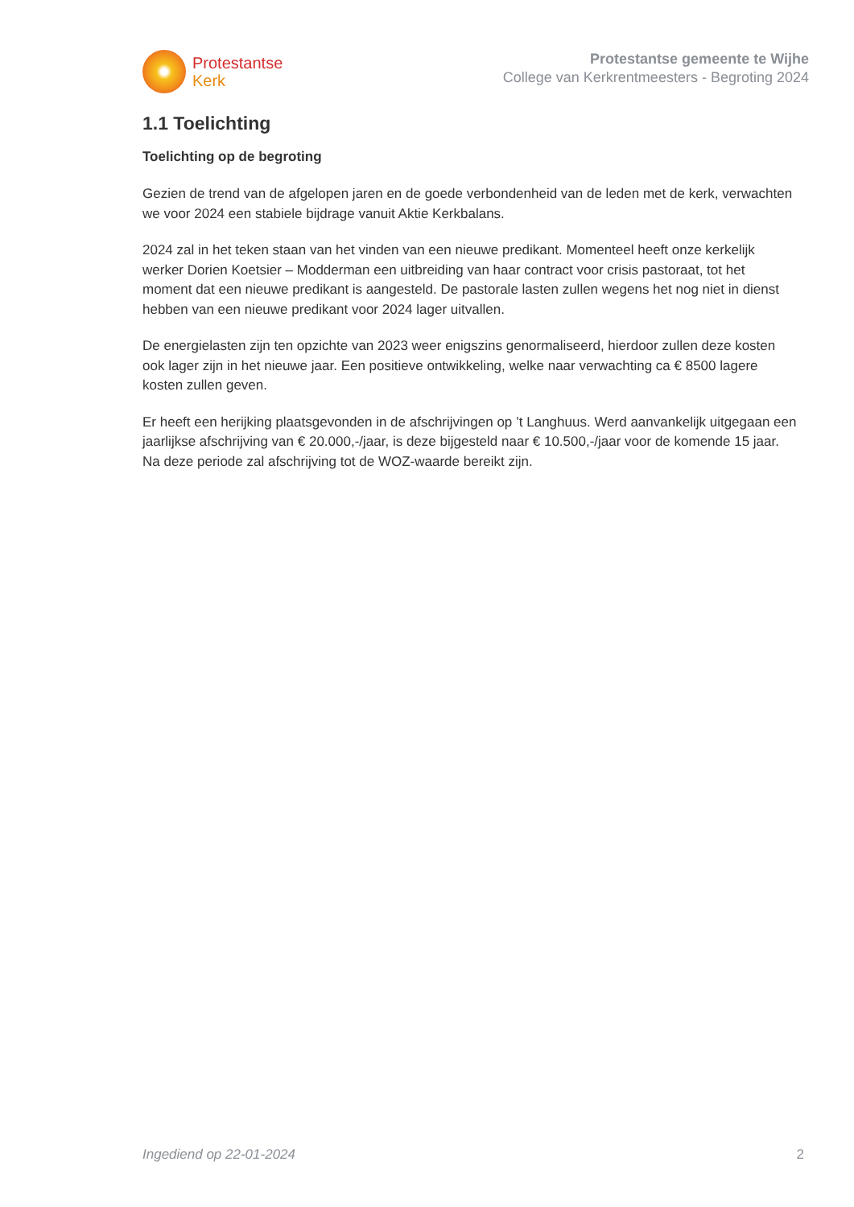Protestantse
Kerk
Protestantse gemeente te Wijhe
College van Kerkrentmeesters - Begroting 2024
1.1 Toelichting
Toelichting op de begroting
Gezien de trend van de afgelopen jaren en de goede verbondenheid van de leden met de kerk, verwachten we voor 2024 een stabiele bijdrage vanuit Aktie Kerkbalans.
2024 zal in het teken staan van het vinden van een nieuwe predikant. Momenteel heeft onze kerkelijk werker Dorien Koetsier – Modderman een uitbreiding van haar contract voor crisis pastoraat, tot het moment dat een nieuwe predikant is aangesteld. De pastorale lasten zullen wegens het nog niet in dienst hebben van een nieuwe predikant voor 2024 lager uitvallen.
De energielasten zijn ten opzichte van 2023 weer enigszins genormaliseerd, hierdoor zullen deze kosten ook lager zijn in het nieuwe jaar. Een positieve ontwikkeling, welke naar verwachting ca € 8500 lagere kosten zullen geven.
Er heeft een herijking plaatsgevonden in de afschrijvingen op ’t Langhuus. Werd aanvankelijk uitgegaan een jaarlijkse afschrijving van € 20.000,-/jaar, is deze bijgesteld naar € 10.500,-/jaar voor de komende 15 jaar. Na deze periode zal afschrijving tot de WOZ-waarde bereikt zijn.
Ingediend op 22-01-2024 2